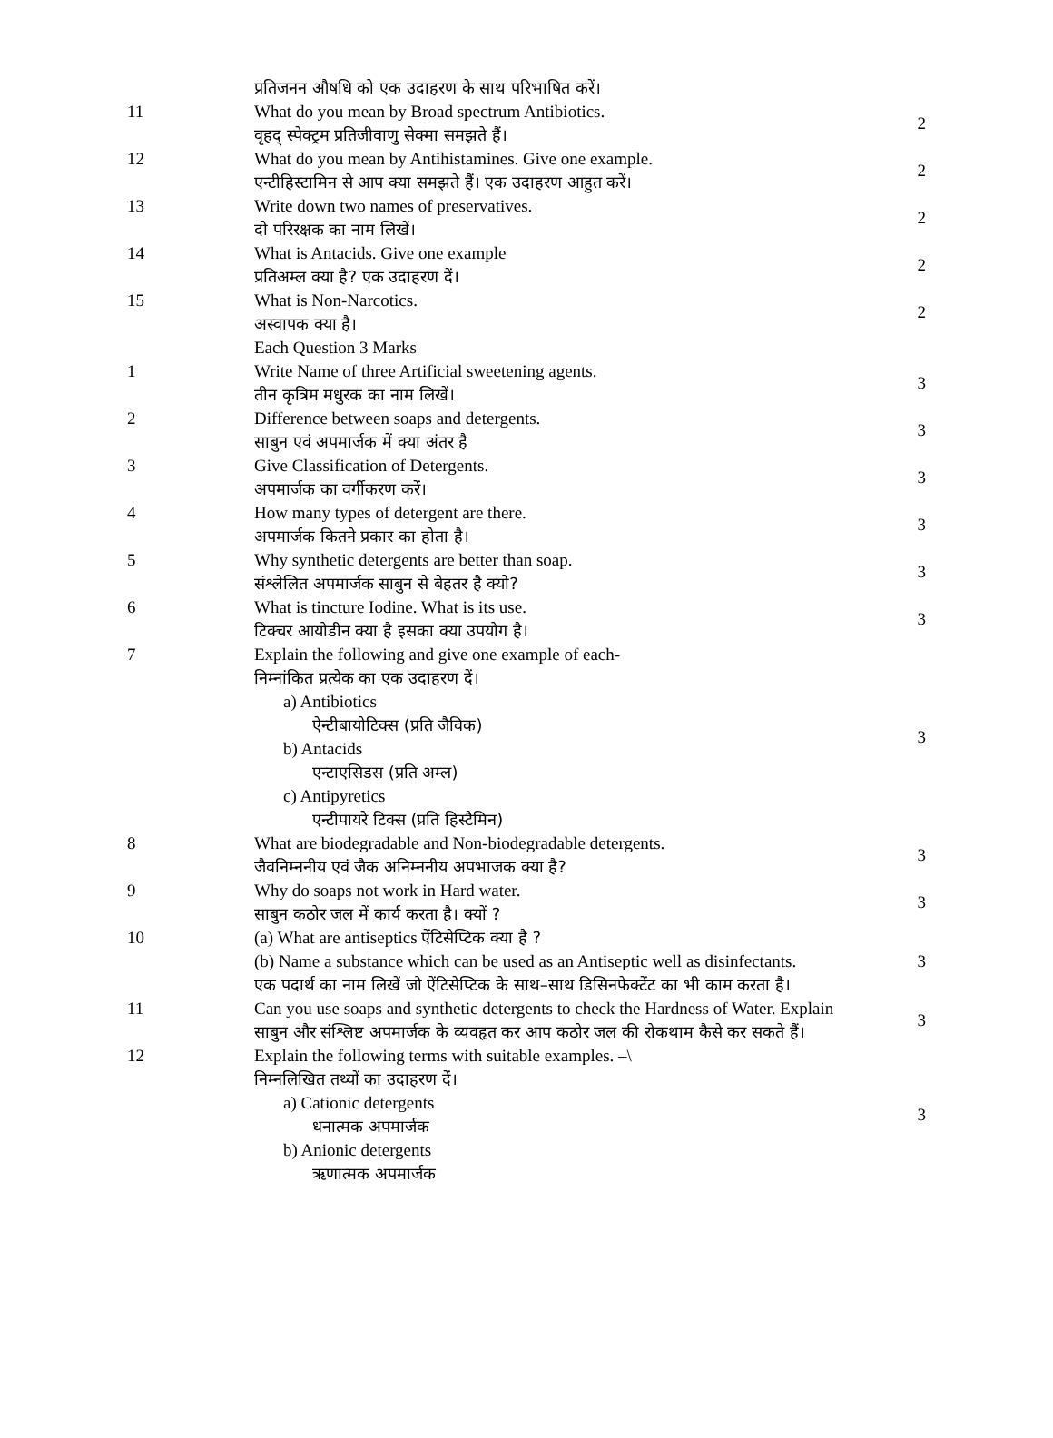| | प्रतिजनन औषधि को एक उदाहरण के साथ परिभाषित करें। | |
| 11 | What do you mean by Broad spectrum Antibiotics. वृहद् स्पेक्ट्रम प्रतिजीवाणु सेक्मा समझते हैं। | 2 |
| 12 | What do you mean by Antihistamines. Give one example. एन्टीहिस्टामिन से आप क्या समझते हैं। एक उदाहरण आहुत करें। | 2 |
| 13 | Write down two names of preservatives. दो परिरक्षक का नाम लिखें। | 2 |
| 14 | What is Antacids. Give one example प्रतिअम्ल क्या है? एक उदाहरण दें। | 2 |
| 15 | What is Non-Narcotics. अस्वापक क्या है। | 2 |
| | Each Question 3 Marks | |
| 1 | Write Name of three Artificial sweetening agents. तीन कृत्रिम मधुरक का नाम लिखें। | 3 |
| 2 | Difference between soaps and detergents. साबुन एवं अपमार्जक में क्या अंतर है | 3 |
| 3 | Give Classification of Detergents. अपमार्जक का वर्गीकरण करें। | 3 |
| 4 | How many types of detergent are there. अपमार्जक कितने प्रकार का होता है। | 3 |
| 5 | Why synthetic detergents are better than soap. संश्लेलित अपमार्जक साबुन से बेहतर है क्यो? | 3 |
| 6 | What is tincture Iodine. What is its use. टिक्चर आयोडीन क्या है इसका क्या उपयोग है। | 3 |
| 7 | Explain the following and give one example of each- निम्नांकित प्रत्येक का एक उदाहरण दें। a) Antibiotics ऐन्टीबायोटिक्स (प्रति जैविक) b) Antacids एन्टाएसिडस (प्रति अम्ल) c) Antipyretics एन्टीपायरे टिक्स (प्रति हिस्टैमिन) | 3 |
| 8 | What are biodegradable and Non-biodegradable detergents. जैवनिम्ननीय एवं जैक अनिम्ननीय अपभाजक क्या है? | 3 |
| 9 | Why do soaps not work in Hard water. साबुन कठोर जल में कार्य करता है। क्यों ? | 3 |
| 10 | (a) What are antiseptics ऐंटिसेप्टिक क्या है ? (b) Name a substance which can be used as an Antiseptic well as disinfectants. एक पदार्थ का नाम लिखें जो ऐंटिसेप्टिक के साथ–साथ डिसिनफेक्टेंट का भी काम करता है। | 3 |
| 11 | Can you use soaps and synthetic detergents to check the Hardness of Water. Explain साबुन और संश्लिष्ट अपमार्जक के व्यवहृत कर आप कठोर जल की रोकथाम कैसे कर सकते हैं। | 3 |
| 12 | Explain the following terms with suitable examples. –\ निम्नलिखित तथ्यों का उदाहरण दें। a) Cationic detergents धनात्मक अपमार्जक b) Anionic detergents ऋणात्मक अपमार्जक | 3 |